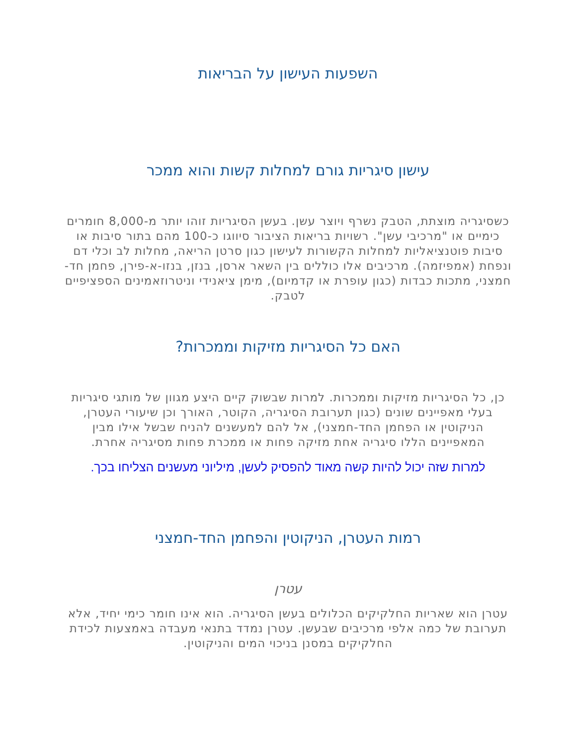השפעות העישון על הבריאות
עישון סיגריות גורם למחלות קשות והוא ממכר
כשסיגריה מוצתת, הטבק נשרף ויוצר עשן. בעשן הסיגריות זוהו יותר מ-8,000 חומרים כימיים או "מרכיבי עשן". רשויות בריאות הציבור סיווגו כ-100 מהם בתור סיבות או סיבות פוטנציאליות למחלות הקשורות לעישון כגון סרטן הריאה, מחלות לב וכלי דם ונפחת (אמפיזמה). מרכיבים אלו כוללים בין השאר ארסן, בנזן, בנזו-א-פירן, פחמן חד-חמצני, מתכות כבדות (כגון עופרת או קדמיום), מימן ציאנידי וניטרוזאמינים הספציפיים לטבק.
האם כל הסיגריות מזיקות וממכרות?
כן, כל הסיגריות מזיקות וממכרות. למרות שבשוק קיים היצע מגוון של מותגי סיגריות בעלי מאפיינים שונים (כגון תערובת הסיגריה, הקוטר, האורך וכן שיעורי העטרן, הניקוטין או הפחמן החד-חמצני), אל להם למעשנים להניח שבשל אילו מבין המאפיינים הללו סיגריה אחת מזיקה פחות או ממכרת פחות מסיגריה אחרת.
למרות שזה יכול להיות קשה מאוד להפסיק לעשן, מיליוני מעשנים הצליחו בכך.
רמות העטרן, הניקוטין והפחמן החד-חמצני
עטרן
עטרן הוא שאריות החלקיקים הכלולים בעשן הסיגריה. הוא אינו חומר כימי יחיד, אלא תערובת של כמה אלפי מרכיבים שבעשן. עטרן נמדד בתנאי מעבדה באמצעות לכידת החלקיקים במסנן בניכוי המים והניקוטין.